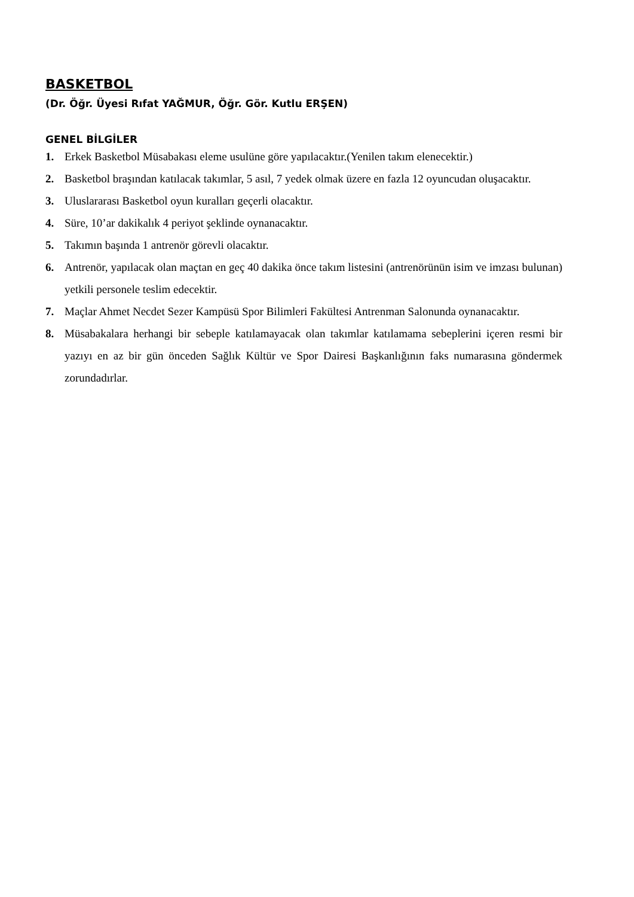BASKETBOL
(Dr. Öğr. Üyesi Rıfat YAĞMUR, Öğr. Gör. Kutlu ERŞEN)
GENEL BİLGİLER
1. Erkek Basketbol Müsabakası eleme usulüne göre yapılacaktır.(Yenilen takım elenecektir.)
2. Basketbol braşından katılacak takımlar, 5 asıl, 7 yedek olmak üzere en fazla 12 oyuncudan oluşacaktır.
3. Uluslararası Basketbol oyun kuralları geçerli olacaktır.
4. Süre, 10’ar dakikalık 4 periyot şeklinde oynanacaktır.
5. Takımın başında 1 antrenör görevli olacaktır.
6. Antrenör, yapılacak olan maçtan en geç 40 dakika önce takım listesini (antrenörünün isim ve imzası bulunan) yetkili personele teslim edecektir.
7. Maçlar Ahmet Necdet Sezer Kampüsü Spor Bilimleri Fakültesi Antrenman Salonunda oynanacaktır.
8. Müsabakalara herhangi bir sebeple katılamayacak olan takımlar katılamama sebeplerini içeren resmi bir yazıyı en az bir gün önceden Sağlık Kültür ve Spor Dairesi Başkanlığının faks numarasına göndermek zorundadırlar.